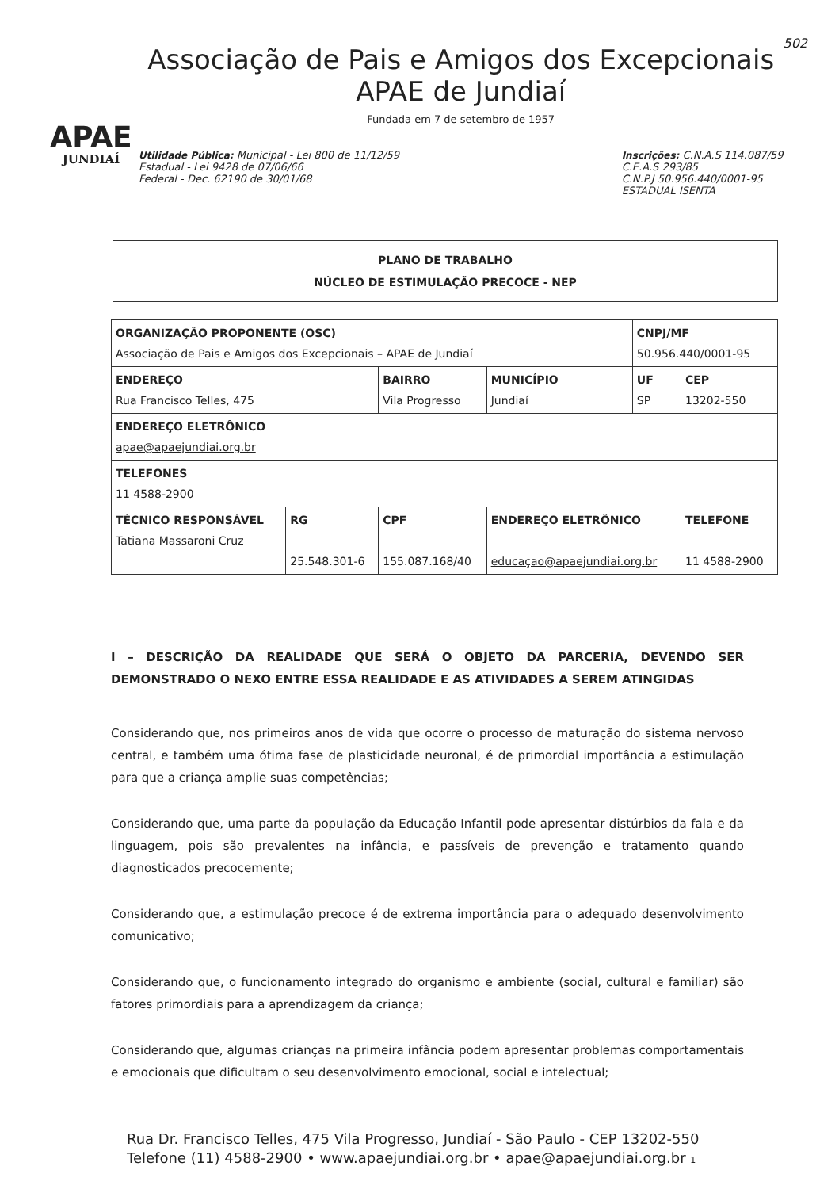APAE
JUNDIAÍ
Associação de Pais e Amigos dos Excepcionais
APAE de Jundiaí
Fundada em 7 de setembro de 1957
Utilidade Pública: Municipal - Lei 800 de 11/12/59
Estadual - Lei 9428 de 07/06/66
Federal - Dec. 62190 de 30/01/68
Inscrições: C.N.A.S 114.087/59
C.E.A.S 293/85
C.N.P.J 50.956.440/0001-95
ESTADUAL ISENTA
502
PLANO DE TRABALHO
NÚCLEO DE ESTIMULAÇÃO PRECOCE - NEP
| ORGANIZAÇÃO PROPONENTE (OSC) Associação de Pais e Amigos dos Excepcionais – APAE de Jundiaí | | | | CNPJ/MF 50.956.440/0001-95 | |
| ENDEREÇO Rua Francisco Telles, 475 | | BAIRRO Vila Progresso | MUNICÍPIO Jundiaí | UF SP | CEP 13202-550 |
| ENDEREÇO ELETRÔNICO apae@apaejundiai.org.br | | | | | |
| TELEFONES 11 4588-2900 | | | | | |
| TÉCNICO RESPONSÁVEL Tatiana Massaroni Cruz | RG 25.548.301-6 | CPF 155.087.168/40 | ENDEREÇO ELETRÔNICO educaçao@apaejundiai.org.br | | TELEFONE 11 4588-2900 |
I – DESCRIÇÃO DA REALIDADE QUE SERÁ O OBJETO DA PARCERIA, DEVENDO SER DEMONSTRADO O NEXO ENTRE ESSA REALIDADE E AS ATIVIDADES A SEREM ATINGIDAS
Considerando que, nos primeiros anos de vida que ocorre o processo de maturação do sistema nervoso central, e também uma ótima fase de plasticidade neuronal, é de primordial importância a estimulação para que a criança amplie suas competências;
Considerando que, uma parte da população da Educação Infantil pode apresentar distúrbios da fala e da linguagem, pois são prevalentes na infância, e passíveis de prevenção e tratamento quando diagnosticados precocemente;
Considerando que, a estimulação precoce é de extrema importância para o adequado desenvolvimento comunicativo;
Considerando que, o funcionamento integrado do organismo e ambiente (social, cultural e familiar) são fatores primordiais para a aprendizagem da criança;
Considerando que, algumas crianças na primeira infância podem apresentar problemas comportamentais e emocionais que dificultam o seu desenvolvimento emocional, social e intelectual;
Rua Dr. Francisco Telles, 475 Vila Progresso, Jundiaí - São Paulo - CEP 13202-550
Telefone (11) 4588-2900 • www.apaejundiai.org.br • apae@apaejundiai.org.br 1